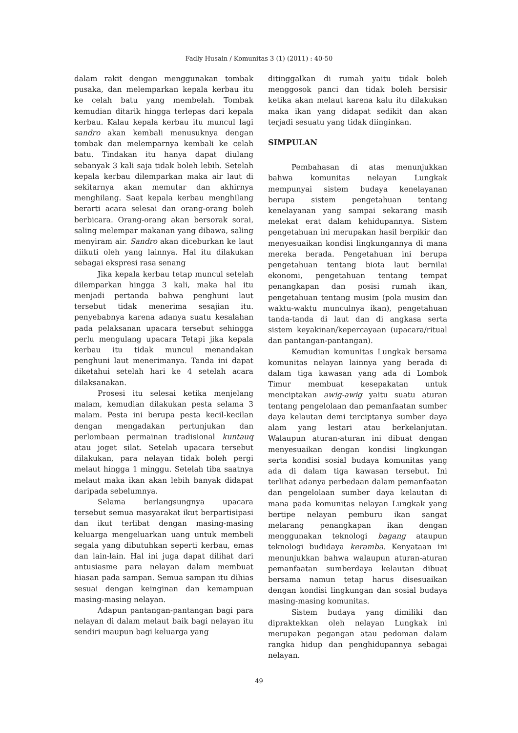Fadly Husain / Komunitas 3 (1) (2011) : 40-50
dalam rakit dengan menggunakan tombak pusaka, dan melemparkan kepala kerbau itu ke celah batu yang membelah. Tombak kemudian ditarik hingga terlepas dari kepala kerbau. Kalau kepala kerbau itu muncul lagi sandro akan kembali menusuknya dengan tombak dan melemparnya kembali ke celah batu. Tindakan itu hanya dapat diulang sebanyak 3 kali saja tidak boleh lebih. Setelah kepala kerbau dilemparkan maka air laut di sekitarnya akan memutar dan akhirnya menghilang. Saat kepala kerbau menghilang berarti acara selesai dan orang-orang boleh berbicara. Orang-orang akan bersorak sorai, saling melempar makanan yang dibawa, saling menyiram air. Sandro akan diceburkan ke laut diikuti oleh yang lainnya. Hal itu dilakukan sebagai ekspresi rasa senang
Jika kepala kerbau tetap muncul setelah dilemparkan hingga 3 kali, maka hal itu menjadi pertanda bahwa penghuni laut tersebut tidak menerima sesajian itu. penyebabnya karena adanya suatu kesalahan pada pelaksanan upacara tersebut sehingga perlu mengulang upacara Tetapi jika kepala kerbau itu tidak muncul menandakan penghuni laut menerimanya. Tanda ini dapat diketahui setelah hari ke 4 setelah acara dilaksanakan.
Prosesi itu selesai ketika menjelang malam, kemudian dilakukan pesta selama 3 malam. Pesta ini berupa pesta kecil-kecilan dengan mengadakan pertunjukan dan perlombaan permainan tradisional kuntauq atau joget silat. Setelah upacara tersebut dilakukan, para nelayan tidak boleh pergi melaut hingga 1 minggu. Setelah tiba saatnya melaut maka ikan akan lebih banyak didapat daripada sebelumnya.
Selama berlangsungnya upacara tersebut semua masyarakat ikut berpartisipasi dan ikut terlibat dengan masing-masing keluarga mengeluarkan uang untuk membeli segala yang dibutuhkan seperti kerbau, emas dan lain-lain. Hal ini juga dapat dilihat dari antusiasme para nelayan dalam membuat hiasan pada sampan. Semua sampan itu dihias sesuai dengan keinginan dan kemampuan masing-masing nelayan.
Adapun pantangan-pantangan bagi para nelayan di dalam melaut baik bagi nelayan itu sendiri maupun bagi keluarga yang
ditinggalkan di rumah yaitu tidak boleh menggosok panci dan tidak boleh bersisir ketika akan melaut karena kalu itu dilakukan maka ikan yang didapat sedikit dan akan terjadi sesuatu yang tidak diinginkan.
SIMPULAN
Pembahasan di atas menunjukkan bahwa komunitas nelayan Lungkak mempunyai sistem budaya kenelayanan berupa sistem pengetahuan tentang kenelayanan yang sampai sekarang masih melekat erat dalam kehidupannya. Sistem pengetahuan ini merupakan hasil berpikir dan menyesuaikan kondisi lingkungannya di mana mereka berada. Pengetahuan ini berupa pengetahuan tentang biota laut bernilai ekonomi, pengetahuan tentang tempat penangkapan dan posisi rumah ikan, pengetahuan tentang musim (pola musim dan waktu-waktu munculnya ikan), pengetahuan tanda-tanda di laut dan di angkasa serta sistem keyakinan/kepercayaan (upacara/ritual dan pantangan-pantangan).
Kemudian komunitas Lungkak bersama komunitas nelayan lainnya yang berada di dalam tiga kawasan yang ada di Lombok Timur membuat kesepakatan untuk menciptakan awig-awig yaitu suatu aturan tentang pengelolaan dan pemanfaatan sumber daya kelautan demi terciptanya sumber daya alam yang lestari atau berkelanjutan. Walaupun aturan-aturan ini dibuat dengan menyesuaikan dengan kondisi lingkungan serta kondisi sosial budaya komunitas yang ada di dalam tiga kawasan tersebut. Ini terlihat adanya perbedaan dalam pemanfaatan dan pengelolaan sumber daya kelautan di mana pada komunitas nelayan Lungkak yang bertipe nelayan pemburu ikan sangat melarang penangkapan ikan dengan menggunakan teknologi bagang ataupun teknologi budidaya keramba. Kenyataan ini menunjukkan bahwa walaupun aturan-aturan pemanfaatan sumberdaya kelautan dibuat bersama namun tetap harus disesuaikan dengan kondisi lingkungan dan sosial budaya masing-masing komunitas.
Sistem budaya yang dimiliki dan dipraktekkan oleh nelayan Lungkak ini merupakan pegangan atau pedoman dalam rangka hidup dan penghidupannya sebagai nelayan.
49